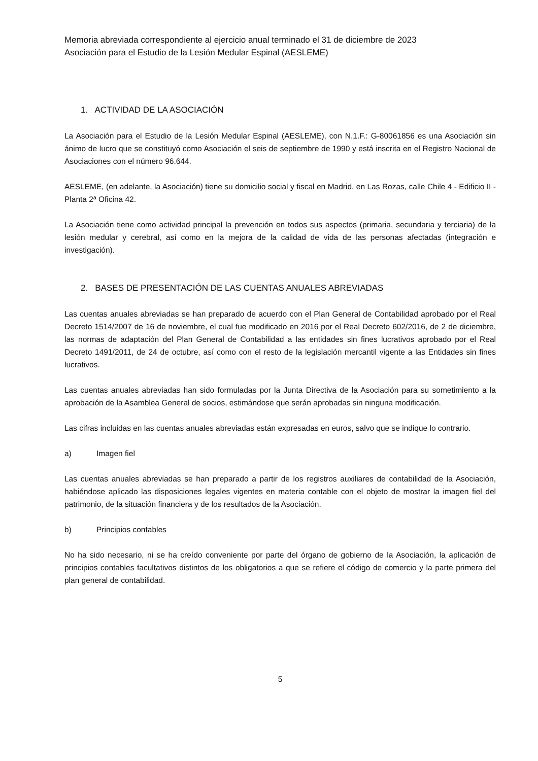Memoria abreviada correspondiente al ejercicio anual terminado el 31 de diciembre de 2023
Asociación para el Estudio de la Lesión Medular Espinal (AESLEME)
1. ACTIVIDAD DE LA ASOCIACIÓN
La Asociación para el Estudio de la Lesión Medular Espinal (AESLEME), con N.1.F.: G-80061856 es una Asociación sin ánimo de lucro que se constituyó como Asociación el seis de septiembre de 1990 y está inscrita en el Registro Nacional de Asociaciones con el número 96.644.
AESLEME, (en adelante, la Asociación) tiene su domicilio social y fiscal en Madrid, en Las Rozas, calle Chile 4 - Edificio II - Planta 2ª Oficina 42.
La Asociación tiene como actividad principal la prevención en todos sus aspectos (primaria, secundaria y terciaria) de la lesión medular y cerebral, así como en la mejora de la calidad de vida de las personas afectadas (integración e investigación).
2. BASES DE PRESENTACIÓN DE LAS CUENTAS ANUALES ABREVIADAS
Las cuentas anuales abreviadas se han preparado de acuerdo con el Plan General de Contabilidad aprobado por el Real Decreto 1514/2007 de 16 de noviembre, el cual fue modificado en 2016 por el Real Decreto 602/2016, de 2 de diciembre, las normas de adaptación del Plan General de Contabilidad a las entidades sin fines lucrativos aprobado por el Real Decreto 1491/2011, de 24 de octubre, así como con el resto de la legislación mercantil vigente a las Entidades sin fines lucrativos.
Las cuentas anuales abreviadas han sido formuladas por la Junta Directiva de la Asociación para su sometimiento a la aprobación de la Asamblea General de socios, estimándose que serán aprobadas sin ninguna modificación.
Las cifras incluidas en las cuentas anuales abreviadas están expresadas en euros, salvo que se indique lo contrario.
a) Imagen fiel
Las cuentas anuales abreviadas se han preparado a partir de los registros auxiliares de contabilidad de la Asociación, habiéndose aplicado las disposiciones legales vigentes en materia contable con el objeto de mostrar la imagen fiel del patrimonio, de la situación financiera y de los resultados de la Asociación.
b) Principios contables
No ha sido necesario, ni se ha creído conveniente por parte del órgano de gobierno de la Asociación, la aplicación de principios contables facultativos distintos de los obligatorios a que se refiere el código de comercio y la parte primera del plan general de contabilidad.
5